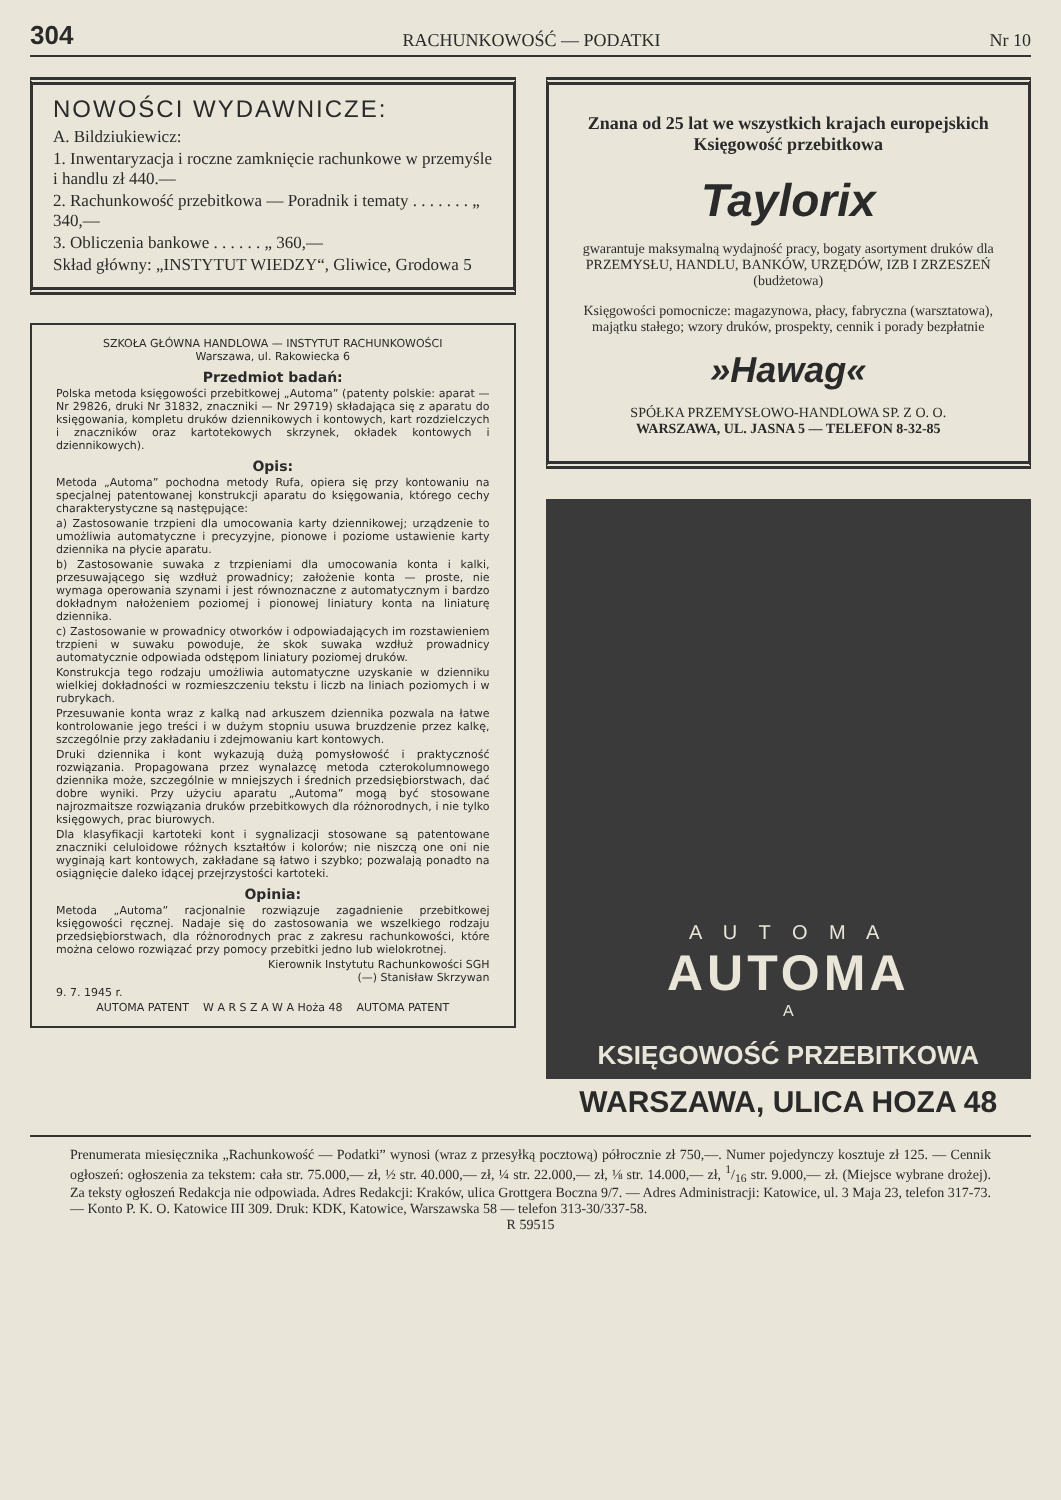304 RACHUNKOWOŚĆ — PODATKI Nr 10
NOWOŚCI WYDAWNICZE:
A. Bildziukiewicz:
1. Inwentaryzacja i roczne zamknięcie rachunkowe w przemyśle i handlu zł 440.—
2. Rachunkowość przebitkowa — Poradnik i tematy . . . . . . . „ 340,—
3. Obliczenia bankowe . . . . . . „ 360,—
Skład główny: „INSTYTUT WIEDZY“, Gliwice, Grodowa 5
SZKOŁA GŁÓWNA HANDLOWA — INSTYTUT RACHUNKOWOŚCI
Warszawa, ul. Rakowiecka 6
Przedmiot badań:
Polska metoda księgowości przebitkowej „Automa” (patenty polskie: aparat — Nr 29826, druki Nr 31832, znaczniki — Nr 29719) składająca się z aparatu do księgowania, kompletu druków dziennikowych i kontowych, kart rozdzielczych i znaczników oraz kartotekowych skrzynek, okładek kontowych i dziennikowych).
Opis:
Metoda „Automa” pochodna metody Rufa, opiera się przy kontowaniu na specjalnej patentowanej konstrukcji aparatu do księgowania, którego cechy charakterystyczne są następujące:
a) Zastosowanie trzpieni dla umocowania karty dziennikowej; urządzenie to umożliwia automatyczne i precyzyjne, pionowe i poziome ustawienie karty dziennika na płycie aparatu.
b) Zastosowanie suwaka z trzpieniami dla umocowania konta i kalki, przesuwającego się wzdłuż prowadnicy; założenie konta — proste, nie wymaga operowania szynami i jest równoznaczne z automatycznym i bardzo dokładnym nałożeniem poziomej i pionowej liniatury konta na liniaturę dziennika.
c) Zastosowanie w prowadnicy otworków i odpowiadających im rozstawieniem trzpieni w suwaku powoduje, że skok suwaka wzdłuż prowadnicy automatycznie odpowiada odstępom liniatury poziomej druków.
Konstrukcja tego rodzaju umożliwia automatyczne uzyskanie w dzienniku wielkiej dokładności w rozmieszczeniu tekstu i liczb na liniach poziomych i w rubrykach.
Przesuwanie konta wraz z kalką nad arkuszem dziennika pozwala na łatwe kontrolowanie jego treści i w dużym stopniu usuwa bruzdzenie przez kalkę, szczególnie przy zakładaniu i zdejmowaniu kart kontowych.
Druki dziennika i kont wykazują dużą pomysłowość i praktyczność rozwiązania. Propagowana przez wynalazcę metoda czterokolumnowego dziennika może, szczególnie w mniejszych i średnich przedsiębiorstwach, dać dobre wyniki. Przy użyciu aparatu „Automa” mogą być stosowane najrozmaitsze rozwiązania druków przebitkowych dla różnorodnych, i nie tylko księgowych, prac biurowych.
Dla klasyfikacji kartoteki kont i sygnalizacji stosowane są patentowane znaczniki celuloidowe różnych kształtów i kolorów; nie niszczą one oni nie wyginają kart kontowych, zakładane są łatwo i szybko; pozwalają ponadto na osiągnięcie daleko idącej przejrzystości kartoteki.
Opinia:
Metoda „Automa” racjonalnie rozwiązuje zagadnienie przebitkowej księgowości ręcznej. Nadaje się do zastosowania we wszelkiego rodzaju przedsiębiorstwach, dla różnorodnych prac z zakresu rachunkowości, które można celowo rozwiązać przy pomocy przebitki jedno lub wielokrotnej.
Kierownik Instytutu Rachunkowości SGH
(—) Stanisław Skrzywan
9. 7. 1945 r.
AUTOMA PATENT W A R S Z A W A Hoża 48 AUTOMA PATENT
Znana od 25 lat we wszystkich krajach europejskich
Księgowość przebitkowa
Taylorix
gwarantuje maksymalną wydajność pracy, bogaty asortyment druków dla PRZEMYSŁU, HANDLU, BANKÓW, URZĘDÓW, IZB I ZRZESZEŃ (budżetowa)
Księgowości pomocnicze: magazynowa, płacy, fabryczna (warsztatowa), majątku stałego; wzory druków, prospekty, cennik i porady bezpłatnie
»Hawag«
SPÓŁKA PRZEMYSŁOWO-HANDLOWA SP. Z O. O.
WARSZAWA, UL. JASNA 5 — TELEFON 8-32-85
A U T O M A
AUTOMA
A
KSIĘGOWOŚĆ PRZEBITKOWA
WARSZAWA, ULICA HOZA 48
Prenumerata miesięcznika „Rachunkowość — Podatki” wynosi (wraz z przesyłką pocztową) półrocznie zł 750,—. Numer pojedynczy kosztuje zł 125. — Cennik ogłoszeń: ogłoszenia za tekstem: cała str. 75.000,— zł, ½ str. 40.000,— zł, ¼ str. 22.000,— zł, ⅛ str. 14.000,— zł, 1/16 str. 9.000,— zł. (Miejsce wybrane drożej). Za teksty ogłoszeń Redakcja nie odpowiada. Adres Redakcji: Kraków, ulica Grottgera Boczna 9/7. — Adres Administracji: Katowice, ul. 3 Maja 23, telefon 317-73. — Konto P. K. O. Katowice III 309. Druk: KDK, Katowice, Warszawska 58 — telefon 313-30/337-58.
R 59515